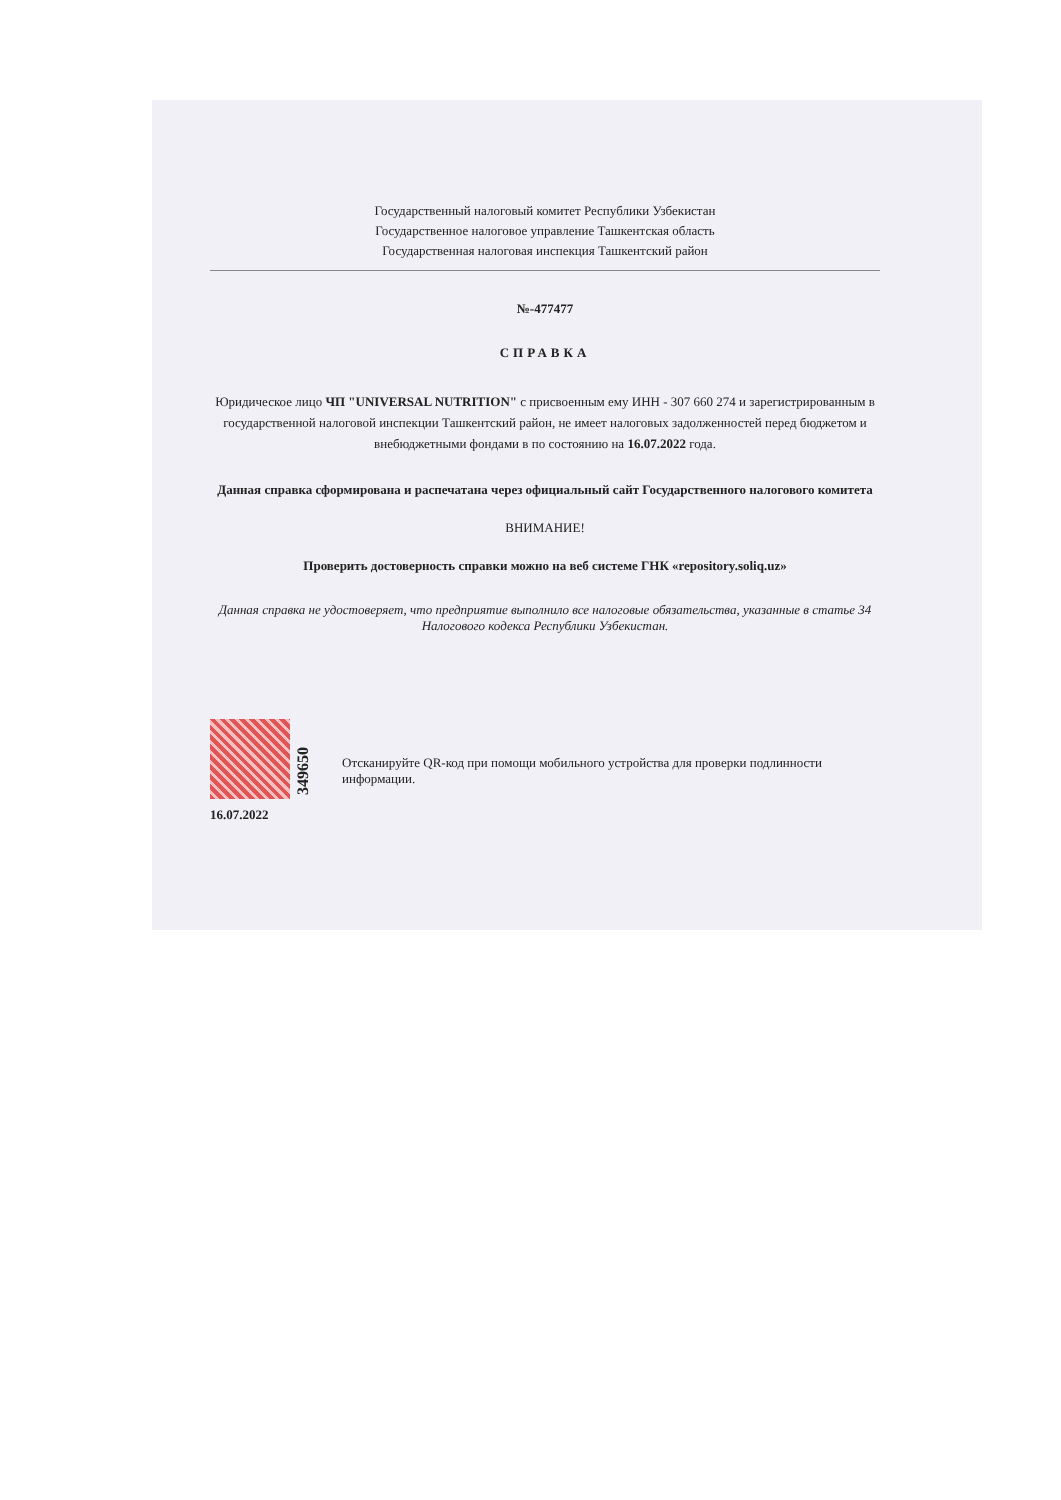Государственный налоговый комитет Республики Узбекистан
Государственное налоговое управление Ташкентская область
Государственная налоговая инспекция Ташкентский район
№-477477
СПРАВКА
Юридическое лицо ЧП "UNIVERSAL NUTRITION" с присвоенным ему ИНН - 307 660 274 и зарегистрированным в государственной налоговой инспекции Ташкентский район, не имеет налоговых задолженностей перед бюджетом и внебюджетными фондами в по состоянию на 16.07.2022 года.
Данная справка сформирована и распечатана через официальный сайт Государственного налогового комитета
ВНИМАНИЕ!
Проверить достоверность справки можно на веб системе ГНК «repository.soliq.uz»
Данная справка не удостоверяет, что предприятие выполнило все налоговые обязательства, указанные в статье 34 Налогового кодекса Республики Узбекистан.
16.07.2022
349650
Отсканируйте QR-код при помощи мобильного устройства для проверки подлинности информации.